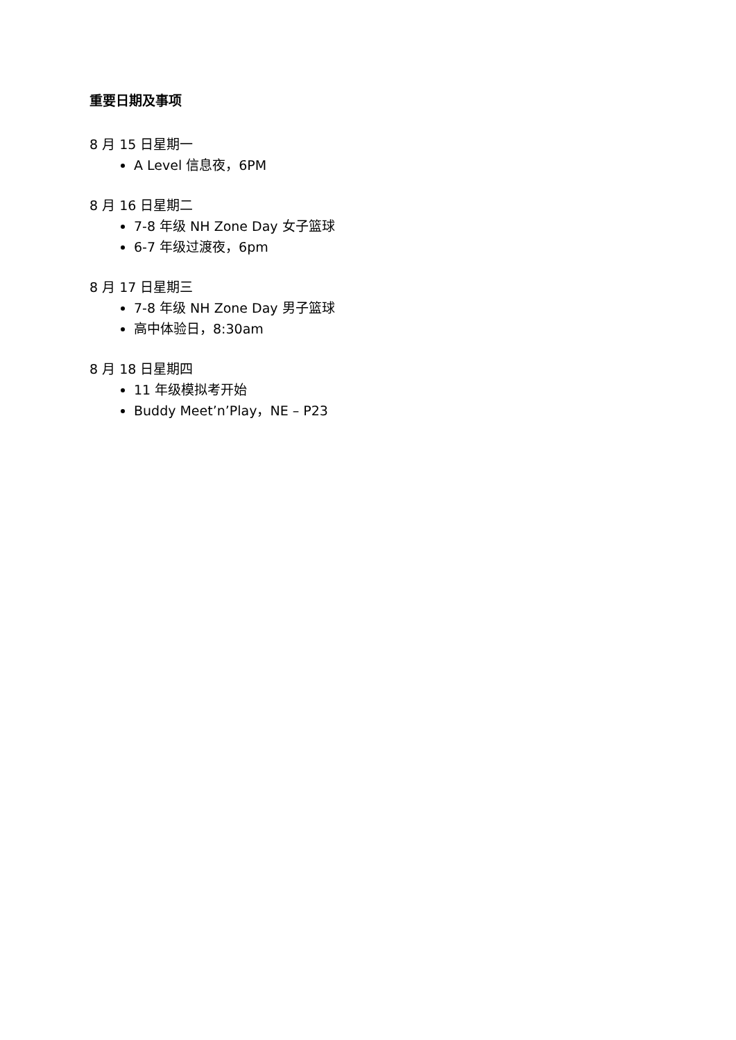重要日期及事项
8 月 15 日星期一
A Level 信息夜，6PM
8 月 16 日星期二
7-8 年级 NH Zone Day 女子篮球
6-7 年级过渡夜，6pm
8 月 17 日星期三
7-8 年级 NH Zone Day 男子篮球
高中体验日，8:30am
8 月 18 日星期四
11 年级模拟考开始
Buddy Meet’n’Play，NE – P23